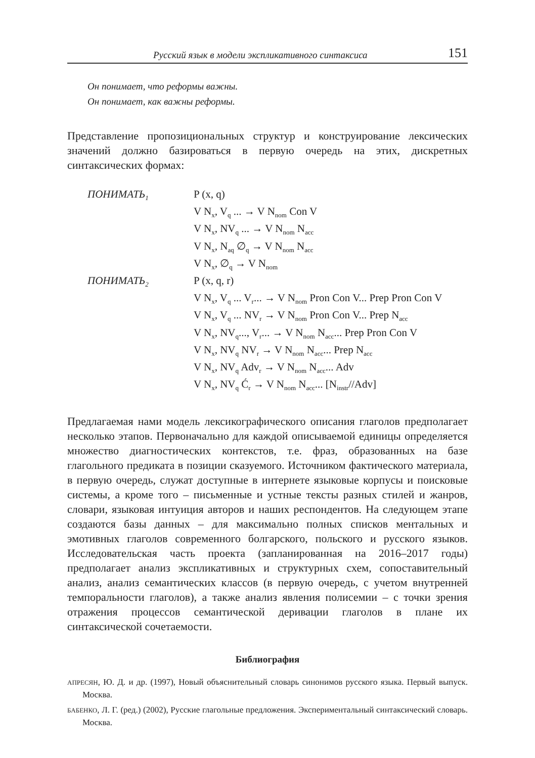Русский язык в модели экспликативного синтаксиса 151
Он понимает, что реформы важны.
Он понимает, как важны реформы.
Представление пропозициональных структур и конструирование лексических значений должно базироваться в первую очередь на этих, дискретных синтаксических формах:
ПОНИМАТЬ<sub>1</sub>
P (x, q)
V N<sub>x</sub>, V<sub>q</sub> ... → V N<sub>nom</sub> Con V
V N<sub>x</sub>, NV<sub>q</sub> ... → V N<sub>nom</sub> N<sub>acc</sub>
V N<sub>x</sub>, N<sub>aq</sub> ∅<sub>q</sub> → V N<sub>nom</sub> N<sub>acc</sub>
V N<sub>x</sub>, ∅<sub>q</sub> → V N<sub>nom</sub>
ПОНИМАТЬ<sub>2</sub>
P (x, q, r)
V N<sub>x</sub>, V<sub>q</sub> ... V<sub>r</sub>... → V N<sub>nom</sub> Pron Con V... Prep Pron Con V
V N<sub>x</sub>, V<sub>q</sub> ... NV<sub>r</sub> → V N<sub>nom</sub> Pron Con V... Prep N<sub>acc</sub>
V N<sub>x</sub>, NV<sub>q</sub>..., V<sub>r</sub>... → V N<sub>nom</sub> N<sub>acc</sub>... Prep Pron Con V
V N<sub>x</sub>, NV<sub>q</sub> NV<sub>r</sub> → V N<sub>nom</sub> N<sub>acc</sub>... Prep N<sub>acc</sub>
V N<sub>x</sub>, NV<sub>q</sub> Adv<sub>r</sub> → V N<sub>nom</sub> N<sub>acc</sub>... Adv
V N<sub>x</sub>, NV<sub>q</sub> Ć<sub>r</sub> → V N<sub>nom</sub> N<sub>acc</sub>... [N<sub>instr</sub>//Adv]
Предлагаемая нами модель лексикографического описания глаголов предполагает несколько этапов. Первоначально для каждой описываемой единицы определяется множество диагностических контекстов, т.е. фраз, образованных на базе глагольного предиката в позиции сказуемого. Источником фактического материала, в первую очередь, служат доступные в интернете языковые корпусы и поисковые системы, а кроме того – письменные и устные тексты разных стилей и жанров, словари, языковая интуиция авторов и наших респондентов. На следующем этапе создаются базы данных – для максимально полных списков ментальных и эмотивных глаголов современного болгарского, польского и русского языков. Исследовательская часть проекта (запланированная на 2016–2017 годы) предполагает анализ экспликативных и структурных схем, сопоставительный анализ, анализ семантических классов (в первую очередь, с учетом внутренней темпоральности глаголов), а также анализ явления полисемии – с точки зрения отражения процессов семантической деривации глаголов в плане их синтаксической сочетаемости.
Библиография
АПРЕСЯН, Ю. Д. и др. (1997), Новый объяснительный словарь синонимов русского языка. Первый выпуск. Москва.
БАБЕНКО, Л. Г. (ред.) (2002), Русские глагольные предложения. Экспериментальный синтаксический словарь. Москва.